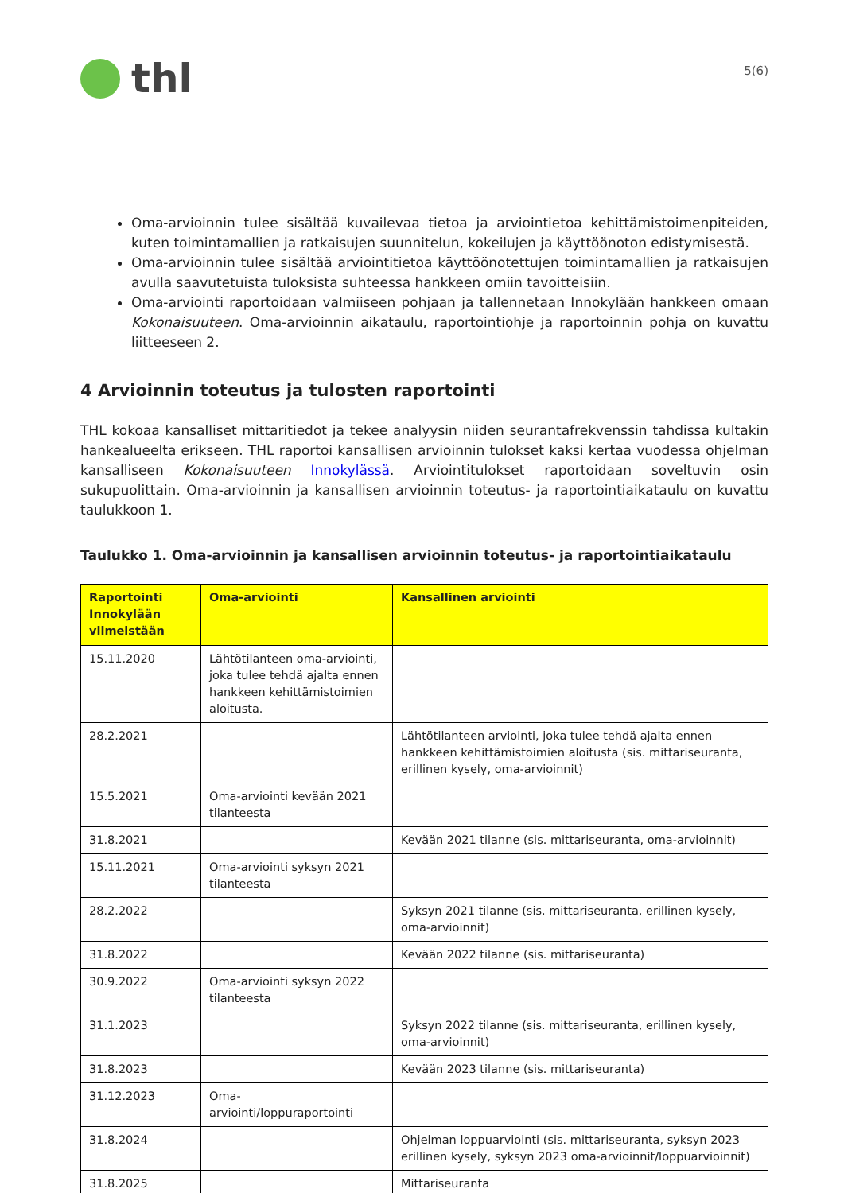thl
5(6)
Oma-arvioinnin tulee sisältää kuvailevaa tietoa ja arviointietoa kehittämistoimenpiteiden, kuten toimintamallien ja ratkaisujen suunnitelun, kokeilujen ja käyttöönoton edistymisestä.
Oma-arvioinnin tulee sisältää arviointitietoa käyttöönotettujen toimintamallien ja ratkaisujen avulla saavutetuista tuloksista suhteessa hankkeen omiin tavoitteisiin.
Oma-arviointi raportoidaan valmiiseen pohjaan ja tallennetaan Innokylään hankkeen omaan Kokonaisuuteen. Oma-arvioinnin aikataulu, raportointiohje ja raportoinnin pohja on kuvattu liitteeseen 2.
4 Arvioinnin toteutus ja tulosten raportointi
THL kokoaa kansalliset mittaritiedot ja tekee analyysin niiden seurantafrekvenssin tahdissa kultakin hankealueelta erikseen. THL raportoi kansallisen arvioinnin tulokset kaksi kertaa vuodessa ohjelman kansalliseen Kokonaisuuteen Innokylässä. Arviointitulokset raportoidaan soveltuvin osin sukupuolittain. Oma-arvioinnin ja kansallisen arvioinnin toteutus- ja raportointiaikataulu on kuvattu taulukkoon 1.
Taulukko 1. Oma-arvioinnin ja kansallisen arvioinnin toteutus- ja raportointiaikataulu
| Raportointi Innokylään viimeistään | Oma-arviointi | Kansallinen arviointi |
| --- | --- | --- |
| 15.11.2020 | Lähtötilanteen oma-arviointi, joka tulee tehdä ajalta ennen hankkeen kehittämistoimien aloitusta. | |
| 28.2.2021 | | Lähtötilanteen arviointi, joka tulee tehdä ajalta ennen hankkeen kehittämistoimien aloitusta (sis. mittariseuranta, erillinen kysely, oma-arvioinnit) |
| 15.5.2021 | Oma-arviointi kevään 2021 tilanteesta | |
| 31.8.2021 | | Kevään 2021 tilanne (sis. mittariseuranta, oma-arvioinnit) |
| 15.11.2021 | Oma-arviointi syksyn 2021 tilanteesta | |
| 28.2.2022 | | Syksyn 2021 tilanne (sis. mittariseuranta, erillinen kysely, oma-arvioinnit) |
| 31.8.2022 | | Kevään 2022 tilanne (sis. mittariseuranta) |
| 30.9.2022 | Oma-arviointi syksyn 2022 tilanteesta | |
| 31.1.2023 | | Syksyn 2022 tilanne (sis. mittariseuranta, erillinen kysely, oma-arvioinnit) |
| 31.8.2023 | | Kevään 2023 tilanne (sis. mittariseuranta) |
| 31.12.2023 | Oma-arviointi/loppuraportointi | |
| 31.8.2024 | | Ohjelman loppuarviointi (sis. mittariseuranta, syksyn 2023 erillinen kysely, syksyn 2023 oma-arvioinnit/loppuarvioinnit) |
| 31.8.2025 | | Mittariseuranta |